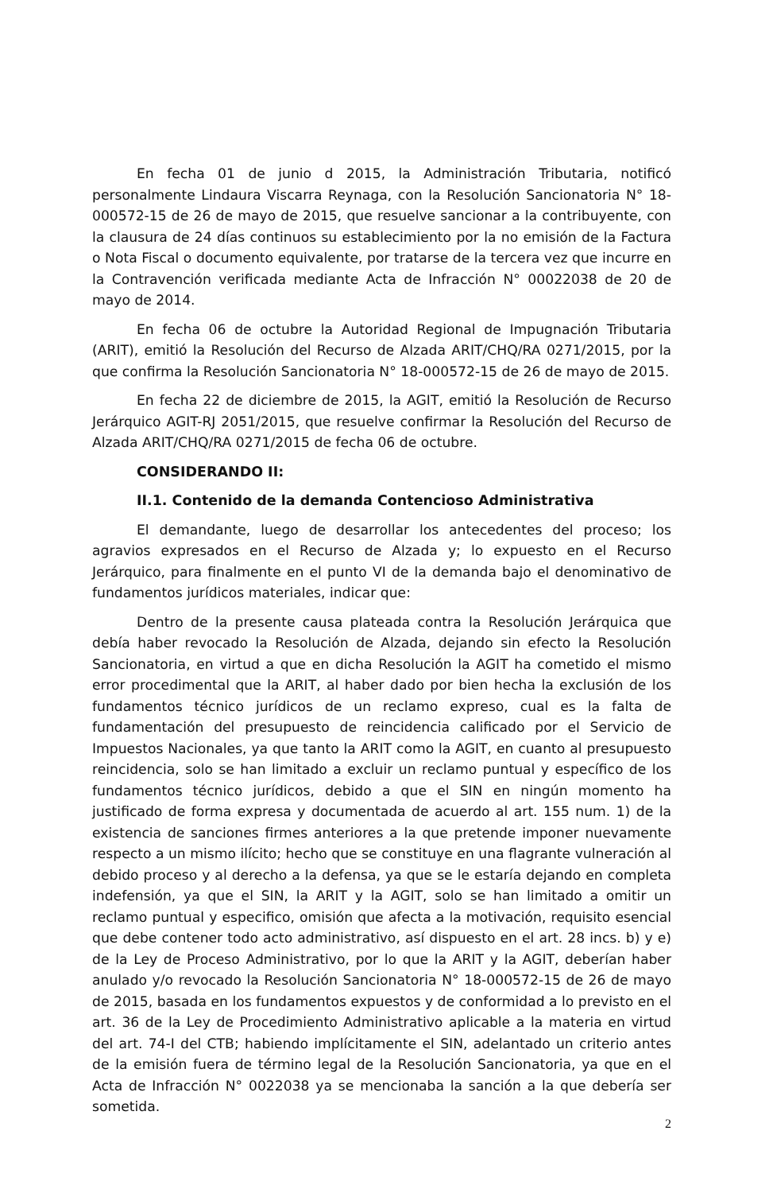En fecha 01 de junio d 2015, la Administración Tributaria, notificó personalmente Lindaura Viscarra Reynaga, con la Resolución Sancionatoria N° 18-000572-15 de 26 de mayo de 2015, que resuelve sancionar a la contribuyente, con la clausura de 24 días continuos su establecimiento por la no emisión de la Factura o Nota Fiscal o documento equivalente, por tratarse de la tercera vez que incurre en la Contravención verificada mediante Acta de Infracción N° 00022038 de 20 de mayo de 2014.
En fecha 06 de octubre la Autoridad Regional de Impugnación Tributaria (ARIT), emitió la Resolución del Recurso de Alzada ARIT/CHQ/RA 0271/2015, por la que confirma la Resolución Sancionatoria N° 18-000572-15 de 26 de mayo de 2015.
En fecha 22 de diciembre de 2015, la AGIT, emitió la Resolución de Recurso Jerárquico AGIT-RJ 2051/2015, que resuelve confirmar la Resolución del Recurso de Alzada ARIT/CHQ/RA 0271/2015 de fecha 06 de octubre.
CONSIDERANDO II:
II.1. Contenido de la demanda Contencioso Administrativa
El demandante, luego de desarrollar los antecedentes del proceso; los agravios expresados en el Recurso de Alzada y; lo expuesto en el Recurso Jerárquico, para finalmente en el punto VI de la demanda bajo el denominativo de fundamentos jurídicos materiales, indicar que:
Dentro de la presente causa plateada contra la Resolución Jerárquica que debía haber revocado la Resolución de Alzada, dejando sin efecto la Resolución Sancionatoria, en virtud a que en dicha Resolución la AGIT ha cometido el mismo error procedimental que la ARIT, al haber dado por bien hecha la exclusión de los fundamentos técnico jurídicos de un reclamo expreso, cual es la falta de fundamentación del presupuesto de reincidencia calificado por el Servicio de Impuestos Nacionales, ya que tanto la ARIT como la AGIT, en cuanto al presupuesto reincidencia, solo se han limitado a excluir un reclamo puntual y específico de los fundamentos técnico jurídicos, debido a que el SIN en ningún momento ha justificado de forma expresa y documentada de acuerdo al art. 155 num. 1) de la existencia de sanciones firmes anteriores a la que pretende imponer nuevamente respecto a un mismo ilícito; hecho que se constituye en una flagrante vulneración al debido proceso y al derecho a la defensa, ya que se le estaría dejando en completa indefensión, ya que el SIN, la ARIT y la AGIT, solo se han limitado a omitir un reclamo puntual y especifico, omisión que afecta a la motivación, requisito esencial que debe contener todo acto administrativo, así dispuesto en el art. 28 incs. b) y e) de la Ley de Proceso Administrativo, por lo que la ARIT y la AGIT, deberían haber anulado y/o revocado la Resolución Sancionatoria N° 18-000572-15 de 26 de mayo de 2015, basada en los fundamentos expuestos y de conformidad a lo previsto en el art. 36 de la Ley de Procedimiento Administrativo aplicable a la materia en virtud del art. 74-I del CTB; habiendo implícitamente el SIN, adelantado un criterio antes de la emisión fuera de término legal de la Resolución Sancionatoria, ya que en el Acta de Infracción N° 0022038 ya se mencionaba la sanción a la que debería ser sometida.
2